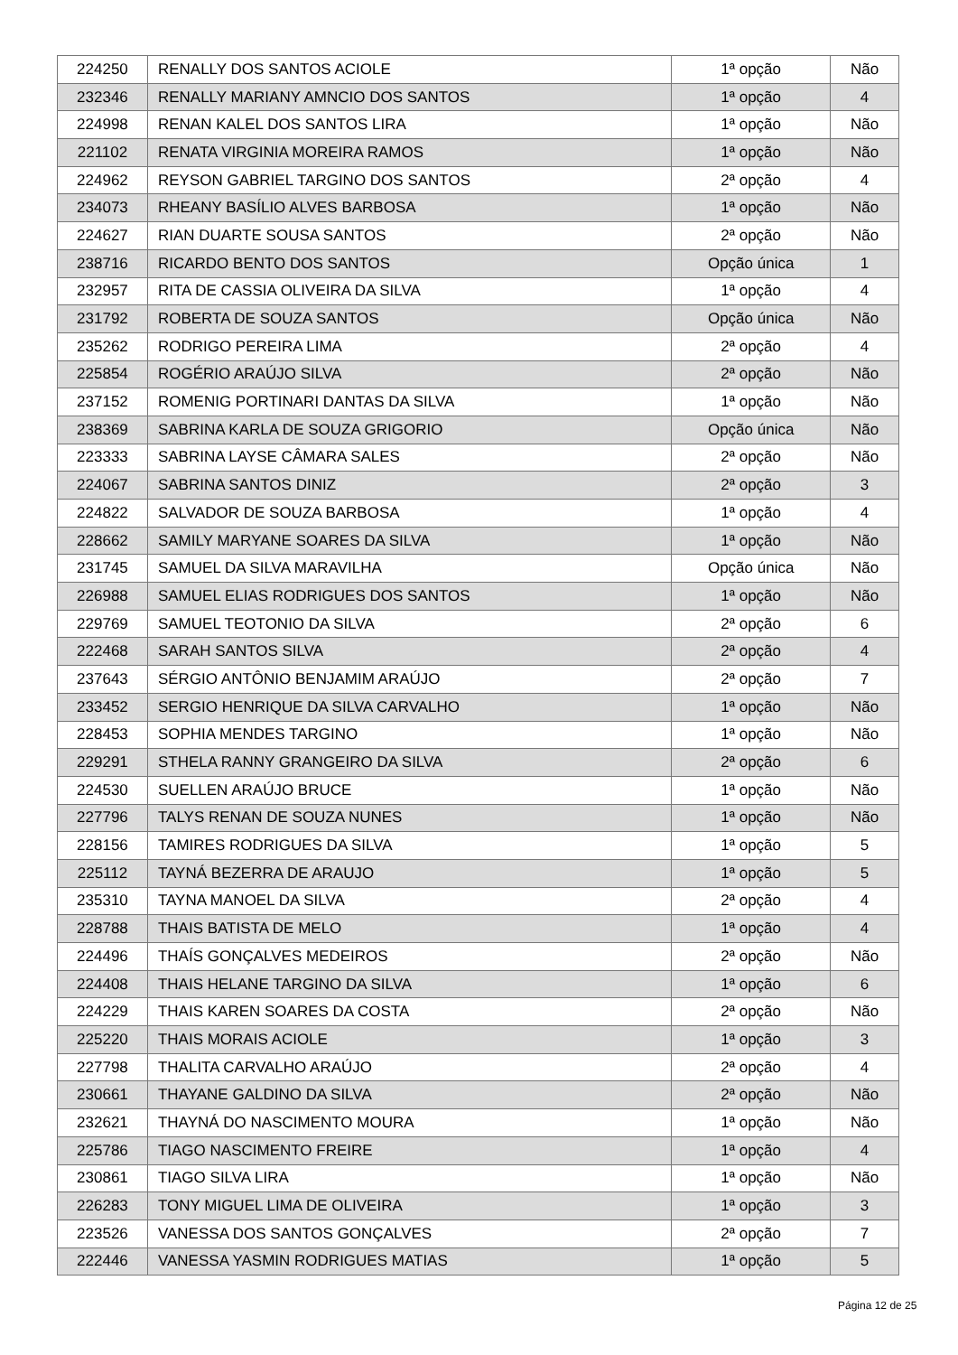| 224250 | RENALLY DOS SANTOS ACIOLE | 1ª opção | Não |
| 232346 | RENALLY MARIANY AMNCIO DOS SANTOS | 1ª opção | 4 |
| 224998 | RENAN KALEL DOS SANTOS LIRA | 1ª opção | Não |
| 221102 | RENATA VIRGINIA MOREIRA RAMOS | 1ª opção | Não |
| 224962 | REYSON GABRIEL TARGINO DOS SANTOS | 2ª opção | 4 |
| 234073 | RHEANY BASÍLIO ALVES BARBOSA | 1ª opção | Não |
| 224627 | RIAN DUARTE SOUSA SANTOS | 2ª opção | Não |
| 238716 | RICARDO BENTO DOS SANTOS | Opção única | 1 |
| 232957 | RITA DE CASSIA OLIVEIRA DA SILVA | 1ª opção | 4 |
| 231792 | ROBERTA DE SOUZA SANTOS | Opção única | Não |
| 235262 | RODRIGO PEREIRA LIMA | 2ª opção | 4 |
| 225854 | ROGÉRIO ARAÚJO SILVA | 2ª opção | Não |
| 237152 | ROMENIG PORTINARI DANTAS DA SILVA | 1ª opção | Não |
| 238369 | SABRINA KARLA DE SOUZA GRIGORIO | Opção única | Não |
| 223333 | SABRINA LAYSE CÂMARA SALES | 2ª opção | Não |
| 224067 | SABRINA SANTOS DINIZ | 2ª opção | 3 |
| 224822 | SALVADOR DE SOUZA BARBOSA | 1ª opção | 4 |
| 228662 | SAMILY MARYANE SOARES DA SILVA | 1ª opção | Não |
| 231745 | SAMUEL DA SILVA MARAVILHA | Opção única | Não |
| 226988 | SAMUEL ELIAS RODRIGUES DOS SANTOS | 1ª opção | Não |
| 229769 | SAMUEL TEOTONIO DA SILVA | 2ª opção | 6 |
| 222468 | SARAH SANTOS SILVA | 2ª opção | 4 |
| 237643 | SÉRGIO ANTÔNIO BENJAMIM ARAÚJO | 2ª opção | 7 |
| 233452 | SERGIO HENRIQUE DA SILVA CARVALHO | 1ª opção | Não |
| 228453 | SOPHIA MENDES TARGINO | 1ª opção | Não |
| 229291 | STHELA RANNY GRANGEIRO DA SILVA | 2ª opção | 6 |
| 224530 | SUELLEN ARAÚJO BRUCE | 1ª opção | Não |
| 227796 | TALYS RENAN DE SOUZA NUNES | 1ª opção | Não |
| 228156 | TAMIRES RODRIGUES DA SILVA | 1ª opção | 5 |
| 225112 | TAYNÁ BEZERRA DE ARAUJO | 1ª opção | 5 |
| 235310 | TAYNA MANOEL DA SILVA | 2ª opção | 4 |
| 228788 | THAIS BATISTA DE MELO | 1ª opção | 4 |
| 224496 | THAÍS GONÇALVES MEDEIROS | 2ª opção | Não |
| 224408 | THAIS HELANE TARGINO DA SILVA | 1ª opção | 6 |
| 224229 | THAIS KAREN SOARES DA COSTA | 2ª opção | Não |
| 225220 | THAIS MORAIS ACIOLE | 1ª opção | 3 |
| 227798 | THALITA CARVALHO ARAÚJO | 2ª opção | 4 |
| 230661 | THAYANE GALDINO DA SILVA | 2ª opção | Não |
| 232621 | THAYNÁ DO NASCIMENTO MOURA | 1ª opção | Não |
| 225786 | TIAGO NASCIMENTO FREIRE | 1ª opção | 4 |
| 230861 | TIAGO SILVA LIRA | 1ª opção | Não |
| 226283 | TONY MIGUEL LIMA DE OLIVEIRA | 1ª opção | 3 |
| 223526 | VANESSA DOS SANTOS GONÇALVES | 2ª opção | 7 |
| 222446 | VANESSA YASMIN RODRIGUES MATIAS | 1ª opção | 5 |
Página 12 de 25